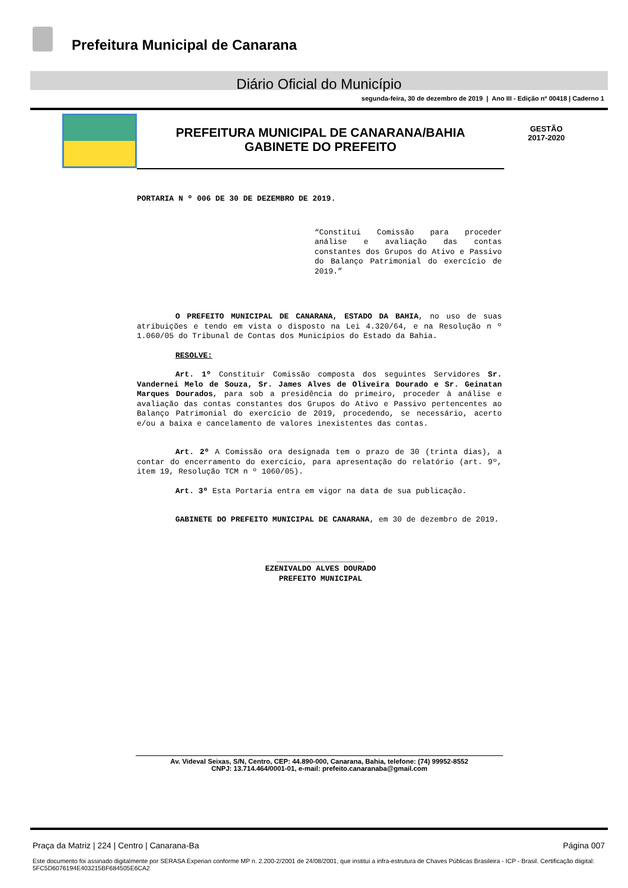Prefeitura Municipal de Canarana
Diário Oficial do Município
segunda-feira, 30 de dezembro de 2019 | Ano III - Edição nº 00418 | Caderno 1
PREFEITURA MUNICIPAL DE CANARANA/BAHIA
GABINETE DO PREFEITO
GESTÃO
2017-2020
PORTARIA N º 006 DE 30 DE DEZEMBRO DE 2019.
“Constitui Comissão para proceder análise e avaliação das contas constantes dos Grupos do Ativo e Passivo do Balanço Patrimonial do exercício de 2019.”
O PREFEITO MUNICIPAL DE CANARANA, ESTADO DA BAHIA, no uso de suas atribuições e tendo em vista o disposto na Lei 4.320/64, e na Resolução n º 1.060/05 do Tribunal de Contas dos Municípios do Estado da Bahia.
RESOLVE:
Art. 1º Constituir Comissão composta dos seguintes Servidores Sr. Vandernei Melo de Souza, Sr. James Alves de Oliveira Dourado e Sr. Geinatan Marques Dourados, para sob a presidência do primeiro, proceder à análise e avaliação das contas constantes dos Grupos do Ativo e Passivo pertencentes ao Balanço Patrimonial do exercício de 2019, procedendo, se necessário, acerto e/ou a baixa e cancelamento de valores inexistentes das contas.
Art. 2º A Comissão ora designada tem o prazo de 30 (trinta dias), a contar do encerramento do exercício, para apresentação do relatório (art. 9º, item 19, Resolução TCM n º 1060/05).
Art. 3º Esta Portaria entra em vigor na data de sua publicação.
GABINETE DO PREFEITO MUNICIPAL DE CANARANA, em 30 de dezembro de 2019.
___________________
EZENIVALDO ALVES DOURADO
PREFEITO MUNICIPAL
Av. Videval Seixas, S/N, Centro, CEP: 44.890-000, Canarana, Bahia, telefone: (74) 99952-8552
CNPJ: 13.714.464/0001-01, e-mail: prefeito.canaranaba@gmail.com
Praça da Matriz | 224 | Centro | Canarana-Ba Página 007
Este documento foi assinado digitalmente por SERASA Experian conforme MP n. 2.200-2/2001 de 24/08/2001, que institui a infra-estrutura de Chaves Públicas Brasileira - ICP - Brasil. Certificação diigital: 5FC5D6076194E403215BF684505E6CA2